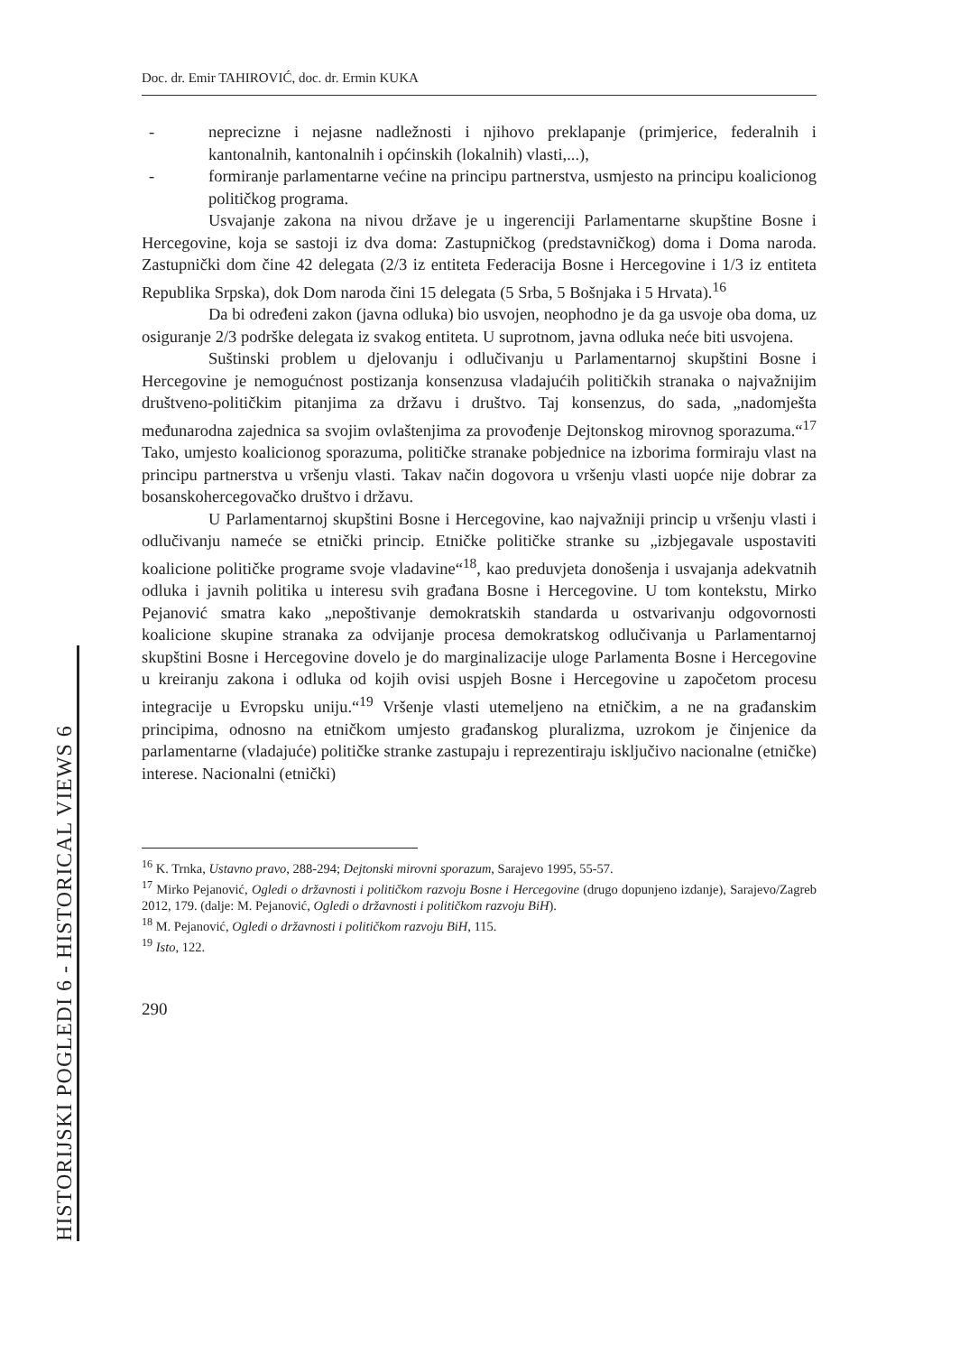Doc. dr. Emir TAHIROVIĆ, doc. dr. Ermin KUKA
- neprecizne i nejasne nadležnosti i njihovo preklapanje (primjerice, federalnih i kantonalnih, kantonalnih i općinskih (lokalnih) vlasti,...),
- formiranje parlamentarne većine na principu partnerstva, usmjesto na principu koalicionog političkog programa.
Usvajanje zakona na nivou države je u ingerenciji Parlamentarne skupštine Bosne i Hercegovine, koja se sastoji iz dva doma: Zastupničkog (predstavničkog) doma i Doma naroda. Zastupnički dom čine 42 delegata (2/3 iz entiteta Federacija Bosne i Hercegovine i 1/3 iz entiteta Republika Srpska), dok Dom naroda čini 15 delegata (5 Srba, 5 Bošnjaka i 5 Hrvata).<sup>16</sup>
Da bi određeni zakon (javna odluka) bio usvojen, neophodno je da ga usvoje oba doma, uz osiguranje 2/3 podrške delegata iz svakog entiteta. U suprotnom, javna odluka neće biti usvojena.
Suštinski problem u djelovanju i odlučivanju u Parlamentarnoj skupštini Bosne i Hercegovine je nemogućnost postizanja konsenzusa vladajućih političkih stranaka o najvažnijim društveno-političkim pitanjima za državu i društvo. Taj konsenzus, do sada, „nadomješta međunarodna zajednica sa svojim ovlaštenjima za provođenje Dejtonskog mirovnog sporazuma.“<sup>17</sup> Tako, umjesto koalicionog sporazuma, političke stranake pobjednice na izborima formiraju vlast na principu partnerstva u vršenju vlasti. Takav način dogovora u vršenju vlasti uopće nije dobrar za bosanskohercegovačko društvo i državu.
U Parlamentarnoj skupštini Bosne i Hercegovine, kao najvažniji princip u vršenju vlasti i odlučivanju nameće se etnički princip. Etničke političke stranke su „izbjegavale uspostaviti koalicione političke programe svoje vladavine“<sup>18</sup>, kao preduvjeta donošenja i usvajanja adekvatnih odluka i javnih politika u interesu svih građana Bosne i Hercegovine. U tom kontekstu, Mirko Pejanović smatra kako „nepoštivanje demokratskih standarda u ostvarivanju odgovornosti koalicione skupine stranaka za odvijanje procesa demokratskog odlučivanja u Parlamentarnoj skupštini Bosne i Hercegovine dovelo je do marginalizacije uloge Parlamenta Bosne i Hercegovine u kreiranju zakona i odluka od kojih ovisi uspjeh Bosne i Hercegovine u započetom procesu integracije u Evropsku uniju.“<sup>19</sup> Vršenje vlasti utemeljeno na etničkim, a ne na građanskim principima, odnosno na etničkom umjesto građanskog pluralizma, uzrokom je činjenice da parlamentarne (vladajuće) političke stranke zastupaju i reprezentiraju isključivo nacionalne (etničke) interese. Nacionalni (etnički)
<sup>16</sup> K. Trnka, Ustavno pravo, 288-294; Dejtonski mirovni sporazum, Sarajevo 1995, 55-57.
<sup>17</sup> Mirko Pejanović, Ogledi o državnosti i političkom razvoju Bosne i Hercegovine (drugo dopunjeno izdanje), Sarajevo/Zagreb 2012, 179. (dalje: M. Pejanović, Ogledi o državnosti i političkom razvoju BiH).
<sup>18</sup> M. Pejanović, Ogledi o državnosti i političkom razvoju BiH, 115.
<sup>19</sup> Isto, 122.
290
HISTORIJSKI POGLEDI 6 - HISTORICAL VIEWS 6